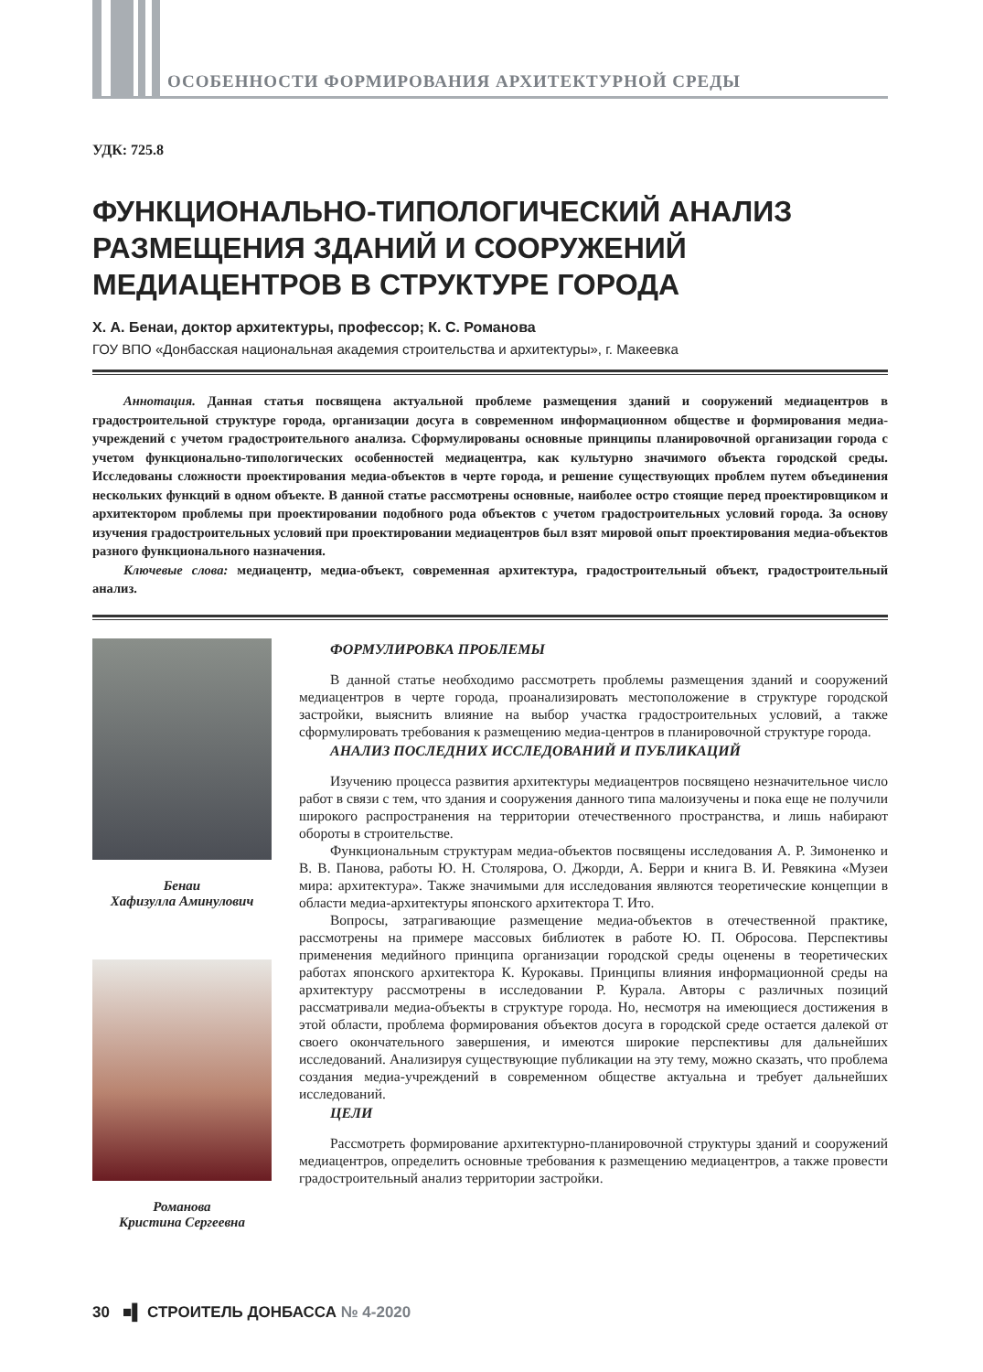ОСОБЕННОСТИ ФОРМИРОВАНИЯ АРХИТЕКТУРНОЙ СРЕДЫ
УДК: 725.8
ФУНКЦИОНАЛЬНО-ТИПОЛОГИЧЕСКИЙ АНАЛИЗ РАЗМЕЩЕНИЯ ЗДАНИЙ И СООРУЖЕНИЙ МЕДИАЦЕНТРОВ В СТРУКТУРЕ ГОРОДА
Х. А. Бенаи, доктор архитектуры, профессор; К. С. Романова
ГОУ ВПО «Донбасская национальная академия строительства и архитектуры», г. Макеевка
Аннотация. Данная статья посвящена актуальной проблеме размещения зданий и сооружений медиацентров в градостроительной структуре города, организации досуга в современном информационном обществе и формирования медиа-учреждений с учетом градостроительного анализа. Сформулированы основные принципы планировочной организации города с учетом функционально-типологических особенностей медиацентра, как культурно значимого объекта городской среды. Исследованы сложности проектирования медиа-объектов в черте города, и решение существующих проблем путем объединения нескольких функций в одном объекте. В данной статье рассмотрены основные, наиболее остро стоящие перед проектировщиком и архитектором проблемы при проектировании подобного рода объектов с учетом градостроительных условий города. За основу изучения градостроительных условий при проектировании медиацентров был взят мировой опыт проектирования медиа-объектов разного функционального назначения.
Ключевые слова: медиацентр, медиа-объект, современная архитектура, градостроительный объект, градостроительный анализ.
Бенаи
Хафизулла Аминулович
Романова
Кристина Сергеевна
ФОРМУЛИРОВКА ПРОБЛЕМЫ
В данной статье необходимо рассмотреть проблемы размещения зданий и сооружений медиацентров в черте города, проанализировать местоположение в структуре городской застройки, выяснить влияние на выбор участка градостроительных условий, а также сформулировать требования к размещению медиа-центров в планировочной структуре города.
АНАЛИЗ ПОСЛЕДНИХ ИССЛЕДОВАНИЙ И ПУБЛИКАЦИЙ
Изучению процесса развития архитектуры медиацентров посвящено незначительное число работ в связи с тем, что здания и сооружения данного типа малоизучены и пока еще не получили широкого распространения на территории отечественного пространства, и лишь набирают обороты в строительстве.
Функциональным структурам медиа-объектов посвящены исследования А. Р. Зимоненко и В. В. Панова, работы Ю. Н. Столярова, О. Джорди, А. Берри и книга В. И. Ревякина «Музеи мира: архитектура». Также значимыми для исследования являются теоретические концепции в области медиа-архитектуры японского архитектора Т. Ито.
Вопросы, затрагивающие размещение медиа-объектов в отечественной практике, рассмотрены на примере массовых библиотек в работе Ю. П. Обросова. Перспективы применения медийного принципа организации городской среды оценены в теоретических работах японского архитектора К. Курокавы. Принципы влияния информационной среды на архитектуру рассмотрены в исследовании Р. Курала. Авторы с различных позиций рассматривали медиа-объекты в структуре города. Но, несмотря на имеющиеся достижения в этой области, проблема формирования объектов досуга в городской среде остается далекой от своего окончательного завершения, и имеются широкие перспективы для дальнейших исследований. Анализируя существующие публикации на эту тему, можно сказать, что проблема создания медиа-учреждений в современном обществе актуальна и требует дальнейших исследований.
ЦЕЛИ
Рассмотреть формирование архитектурно-планировочной структуры зданий и сооружений медиацентров, определить основные требования к размещению медиацентров, а также провести градостроительный анализ территории застройки.
30 ■▌ СТРОИТЕЛЬ ДОНБАССА № 4-2020